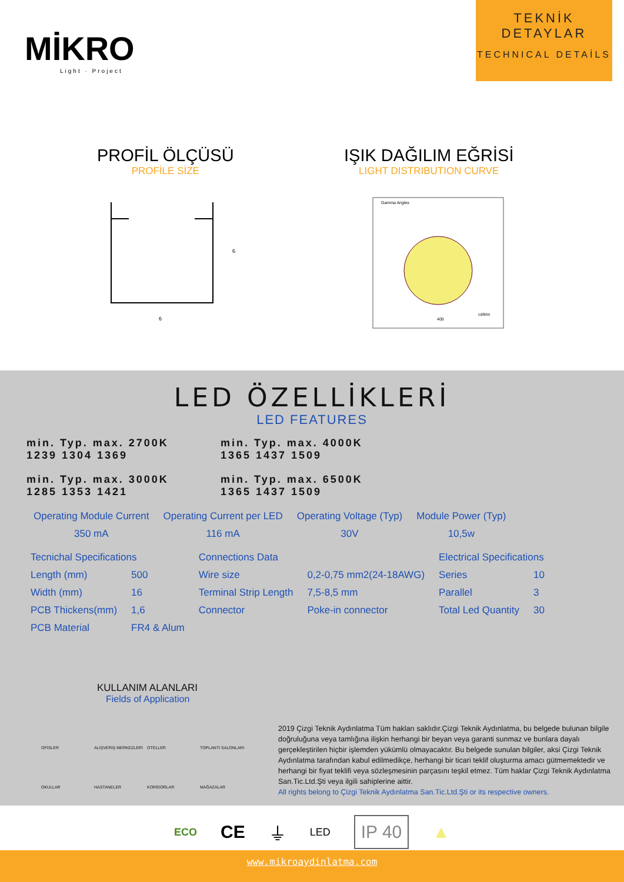MİKRO
Light · Project
TEKNİK
DETAYLAR
TECHNICAL DETAİLS
PROFİL ÖLÇÜSÜ
PROFİLE SİZE
IŞIK DAĞILIM EĞRİSİ
LIGHT DISTRIBUTION CURVE
6
6
Gamma Angles
400
cd/klm
LED ÖZELLİKLERİ
LED FEATURES
min. Typ. max. 2700K
1239 1304 1369
min. Typ. max. 4000K
1365 1437 1509
min. Typ. max. 3000K
1285 1353 1421
min. Typ. max. 6500K
1365 1437 1509
| Operating Module Current | Operating Current per LED | Operating Voltage (Typ) | Module Power (Typ) |
| 350 mA | 116 mA | 30V | 10,5w |
| Tecnichal Specifications | | Connections Data | | Electrical Specifications | |
| Length (mm) | 500 | Wire size | 0,2-0,75 mm2(24-18AWG) | Series | 10 |
| Width (mm) | 16 | Terminal Strip Length | 7,5-8,5 mm | Parallel | 3 |
| PCB Thickens(mm) | 1,6 | Connector | Poke-in connector | Total Led Quantity | 30 |
| PCB Material | FR4 & Alum | | | | |
KULLANIM ALANLARI
Fields of Application
OFİSLER ALIŞVERİŞ MERKEZLERİ OTELLER TOPLANTI SALONLARI OKULLAR HASTANELER KORİDORLAR MAĞAZALAR
2019 Çizgi Teknik Aydınlatma Tüm hakları saklıdır.Çizgi Teknik Aydınlatma, bu belgede bulunan bilgile doğruluğuna veya tamlığına ilişkin herhangi bir beyan veya garanti sunmaz ve bunlara dayalı gerçekleştirilen hiçbir işlemden yükümlü olmayacaktır. Bu belgede sunulan bilgiler, aksi Çizgi Teknik Aydınlatma tarafından kabul edilmedikçe, herhangi bir ticari teklif oluşturma amacı gütmemektedir ve herhangi bir fiyat teklifi veya sözleşmesinin parçasını teşkil etmez. Tüm haklar Çizgi Teknik Aydınlatma San.Tic.Ltd.Şti veya ilgili sahiplerine aittir.
All rights belong to Çizgi Teknik Aydınlatma San.Tic.Ltd.Şti or its respective owners.
ECO CE ⏚ LED IP 40 ▲
www.mikroaydinlatma.com